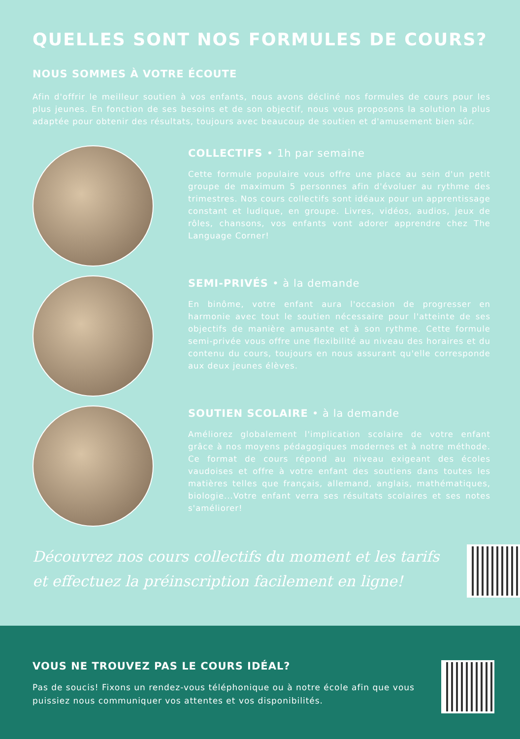QUELLES SONT NOS FORMULES DE COURS?
NOUS SOMMES À VOTRE ÉCOUTE
Afin d'offrir le meilleur soutien à vos enfants, nous avons décliné nos formules de cours pour les plus jeunes. En fonction de ses besoins et de son objectif, nous vous proposons la solution la plus adaptée pour obtenir des résultats, toujours avec beaucoup de soutien et d'amusement bien sûr.
COLLECTIFS • 1h par semaine
Cette formule populaire vous offre une place au sein d'un petit groupe de maximum 5 personnes afin d'évoluer au rythme des trimestres. Nos cours collectifs sont idéaux pour un apprentissage constant et ludique, en groupe. Livres, vidéos, audios, jeux de rôles, chansons, vos enfants vont adorer apprendre chez The Language Corner!
SEMI-PRIVÉS • à la demande
En binôme, votre enfant aura l'occasion de progresser en harmonie avec tout le soutien nécessaire pour l'atteinte de ses objectifs de manière amusante et à son rythme. Cette formule semi-privée vous offre une flexibilité au niveau des horaires et du contenu du cours, toujours en nous assurant qu'elle corresponde aux deux jeunes élèves.
SOUTIEN SCOLAIRE • à la demande
Améliorez globalement l'implication scolaire de votre enfant grâce à nos moyens pédagogiques modernes et à notre méthode. Ce format de cours répond au niveau exigeant des écoles vaudoises et offre à votre enfant des soutiens dans toutes les matières telles que français, allemand, anglais, mathématiques, biologie...Votre enfant verra ses résultats scolaires et ses notes s'améliorer!
Découvrez nos cours collectifs du moment et les tarifs
et effectuez la préinscription facilement en ligne!
VOUS NE TROUVEZ PAS LE COURS IDÉAL?
Pas de soucis! Fixons un rendez-vous téléphonique ou à notre école afin que vous puissiez nous communiquer vos attentes et vos disponibilités.